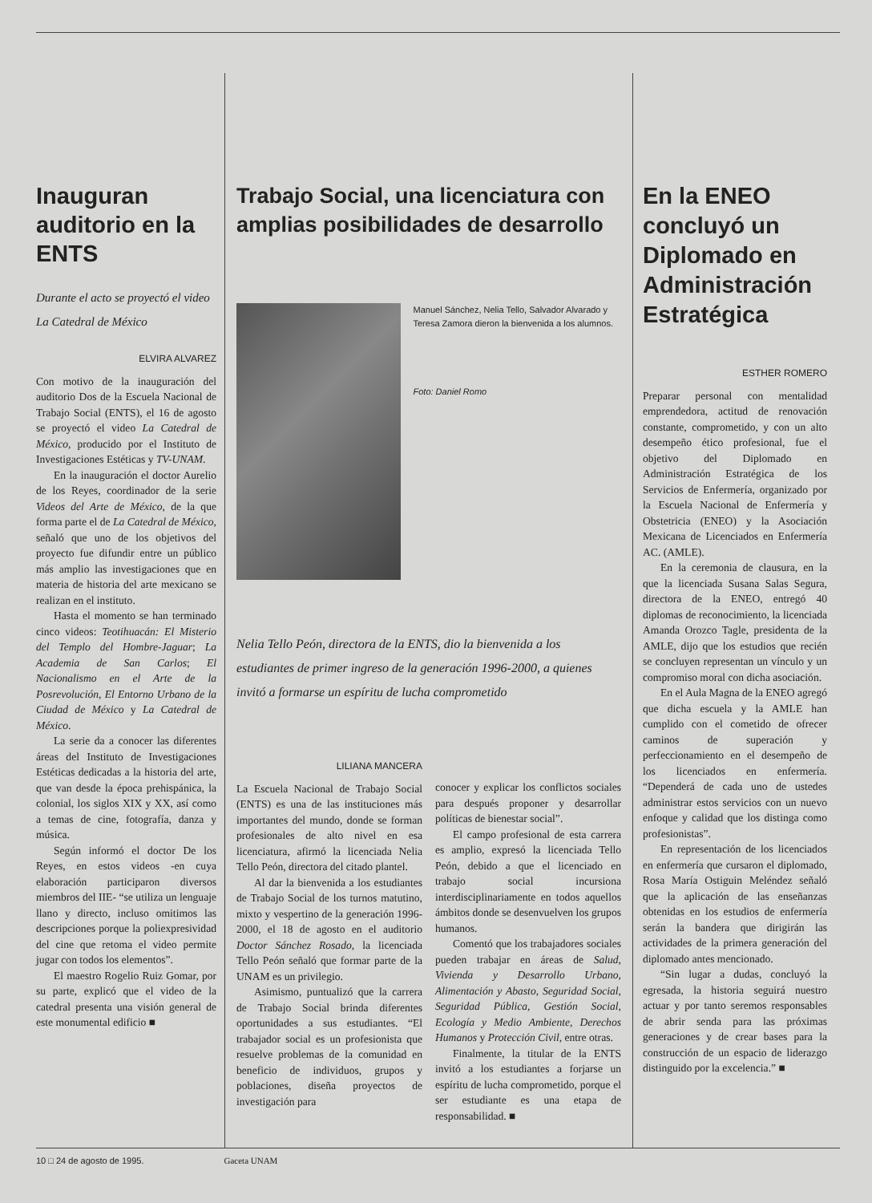Inauguran auditorio en la ENTS
Durante el acto se proyectó el video La Catedral de México
ELVIRA ALVAREZ
Con motivo de la inauguración del auditorio Dos de la Escuela Nacional de Trabajo Social (ENTS), el 16 de agosto se proyectó el video La Catedral de México, producido por el Instituto de Investigaciones Estéticas y TV-UNAM.
En la inauguración el doctor Aurelio de los Reyes, coordinador de la serie Videos del Arte de México, de la que forma parte el de La Catedral de México, señaló que uno de los objetivos del proyecto fue difundir entre un público más amplio las investigaciones que en materia de historia del arte mexicano se realizan en el instituto.
Hasta el momento se han terminado cinco videos: Teotihuacán: El Misterio del Templo del Hombre-Jaguar; La Academia de San Carlos; El Nacionalismo en el Arte de la Posrevolución, El Entorno Urbano de la Ciudad de México y La Catedral de México.
La serie da a conocer las diferentes áreas del Instituto de Investigaciones Estéticas dedicadas a la historia del arte, que van desde la época prehispánica, la colonial, los siglos XIX y XX, así como a temas de cine, fotografía, danza y música.
Según informó el doctor De los Reyes, en estos videos -en cuya elaboración participaron diversos miembros del IIE- “se utiliza un lenguaje llano y directo, incluso omitimos las descripciones porque la poliexpresividad del cine que retoma el video permite jugar con todos los elementos”.
El maestro Rogelio Ruiz Gomar, por su parte, explicó que el video de la catedral presenta una visión general de este monumental edificio ■
Trabajo Social, una licenciatura con amplias posibilidades de desarrollo
Manuel Sánchez, Nelia Tello, Salvador Alvarado y Teresa Zamora dieron la bienvenida a los alumnos.
Foto: Daniel Romo
Nelia Tello Peón, directora de la ENTS, dio la bienvenida a los estudiantes de primer ingreso de la generación 1996-2000, a quienes invitó a formarse un espíritu de lucha comprometido
LILIANA MANCERA
La Escuela Nacional de Trabajo Social (ENTS) es una de las instituciones más importantes del mundo, donde se forman profesionales de alto nivel en esa licenciatura, afirmó la licenciada Nelia Tello Peón, directora del citado plantel.
Al dar la bienvenida a los estudiantes de Trabajo Social de los turnos matutino, mixto y vespertino de la generación 1996-2000, el 18 de agosto en el auditorio Doctor Sánchez Rosado, la licenciada Tello Peón señaló que formar parte de la UNAM es un privilegio.
Asimismo, puntualizó que la carrera de Trabajo Social brinda diferentes oportunidades a sus estudiantes. “El trabajador social es un profesionista que resuelve problemas de la comunidad en beneficio de individuos, grupos y poblaciones, diseña proyectos de investigación para
conocer y explicar los conflictos sociales para después proponer y desarrollar políticas de bienestar social”.
El campo profesional de esta carrera es amplio, expresó la licenciada Tello Peón, debido a que el licenciado en trabajo social incursiona interdisciplinariamente en todos aquellos ámbitos donde se desenvuelven los grupos humanos.
Comentó que los trabajadores sociales pueden trabajar en áreas de Salud, Vivienda y Desarrollo Urbano, Alimentación y Abasto, Seguridad Social, Seguridad Pública, Gestión Social, Ecología y Medio Ambiente, Derechos Humanos y Protección Civil, entre otras.
Finalmente, la titular de la ENTS invitó a los estudiantes a forjarse un espíritu de lucha comprometido, porque el ser estudiante es una etapa de responsabilidad. ■
En la ENEO concluyó un Diplomado en Administración Estratégica
ESTHER ROMERO
Preparar personal con mentalidad emprendedora, actitud de renovación constante, comprometido, y con un alto desempeño ético profesional, fue el objetivo del Diplomado en Administración Estratégica de los Servicios de Enfermería, organizado por la Escuela Nacional de Enfermería y Obstetricia (ENEO) y la Asociación Mexicana de Licenciados en Enfermería AC. (AMLE).
En la ceremonia de clausura, en la que la licenciada Susana Salas Segura, directora de la ENEO, entregó 40 diplomas de reconocimiento, la licenciada Amanda Orozco Tagle, presidenta de la AMLE, dijo que los estudios que recién se concluyen representan un vínculo y un compromiso moral con dicha asociación.
En el Aula Magna de la ENEO agregó que dicha escuela y la AMLE han cumplido con el cometido de ofrecer caminos de superación y perfeccionamiento en el desempeño de los licenciados en enfermería. “Dependerá de cada uno de ustedes administrar estos servicios con un nuevo enfoque y calidad que los distinga como profesionistas”.
En representación de los licenciados en enfermería que cursaron el diplomado, Rosa María Ostiguin Meléndez señaló que la aplicación de las enseñanzas obtenidas en los estudios de enfermería serán la bandera que dirigirán las actividades de la primera generación del diplomado antes mencionado.
“Sin lugar a dudas, concluyó la egresada, la historia seguirá nuestro actuar y por tanto seremos responsables de abrir senda para las próximas generaciones y de crear bases para la construcción de un espacio de liderazgo distinguido por la excelencia.” ■
10 □ 24 de agosto de 1995. Gaceta UNAM